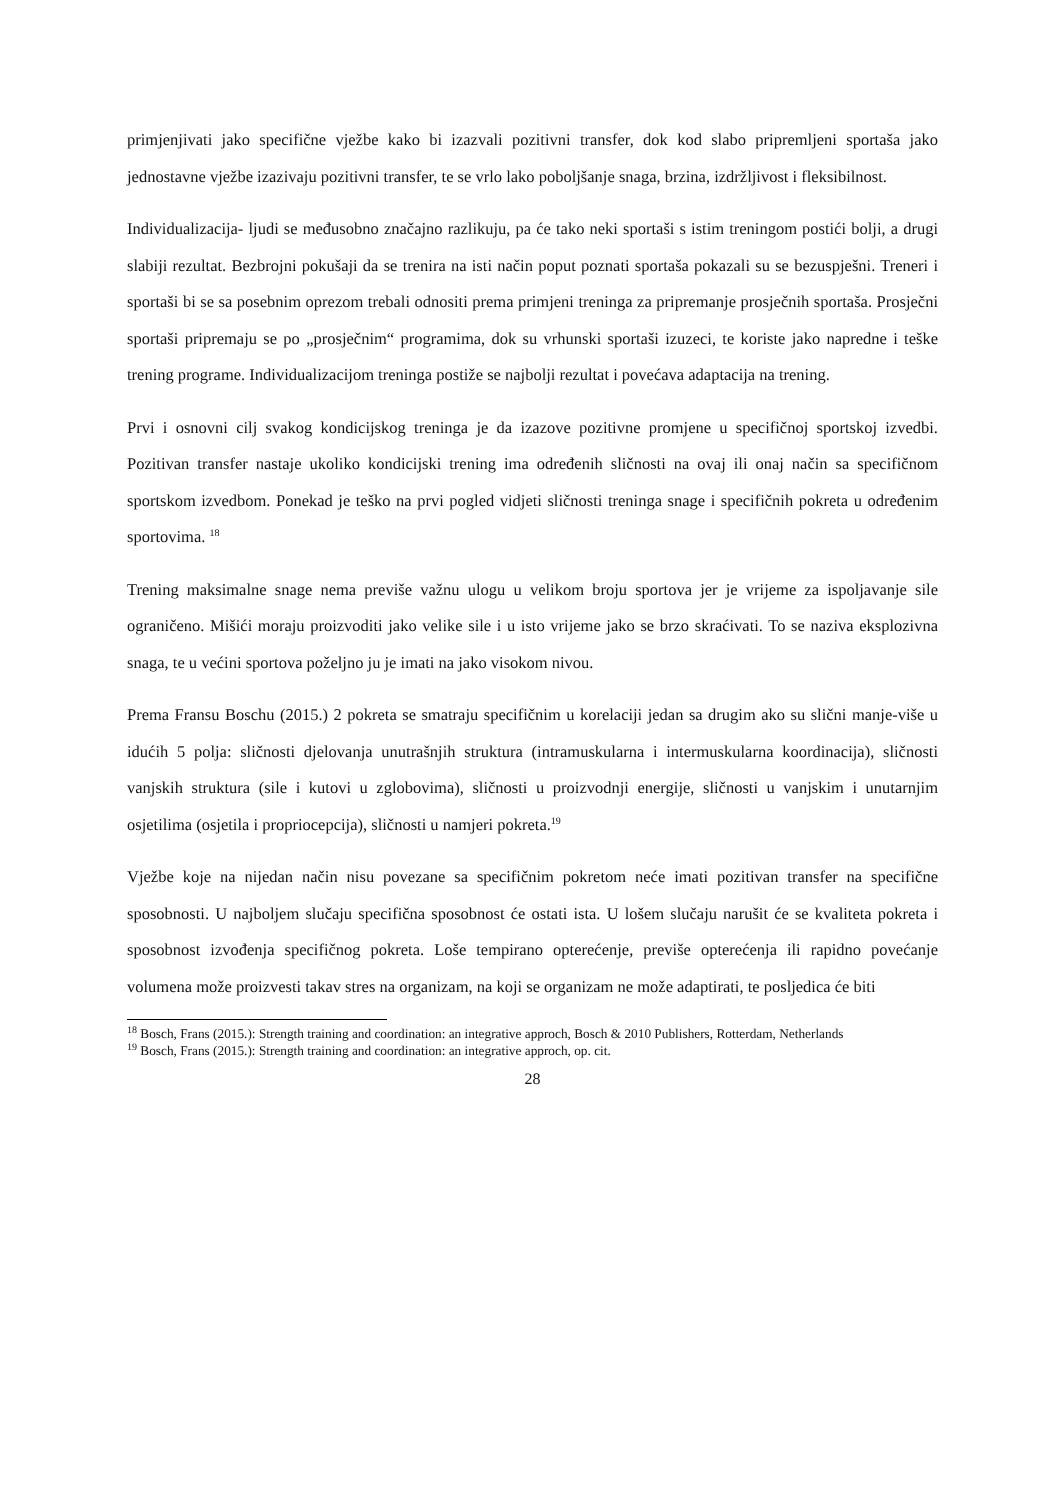primjenjivati jako specifične vježbe kako bi izazvali pozitivni transfer, dok kod slabo pripremljeni sportaša jako jednostavne vježbe izazivaju pozitivni transfer, te se vrlo lako poboljšanje snaga, brzina, izdržljivost i fleksibilnost.
Individualizacija- ljudi se međusobno značajno razlikuju, pa će tako neki sportaši s istim treningom postići bolji, a drugi slabiji rezultat. Bezbrojni pokušaji da se trenira na isti način poput poznati sportaša pokazali su se bezuspješni. Treneri i sportaši bi se sa posebnim oprezom trebali odnositi prema primjeni treninga za pripremanje prosječnih sportaša. Prosječni sportaši pripremaju se po „prosječnim“ programima, dok su vrhunski sportaši izuzeci, te koriste jako napredne i teške trening programe. Individualizacijom treninga postiže se najbolji rezultat i povećava adaptacija na trening.
Prvi i osnovni cilj svakog kondicijskog treninga je da izazove pozitivne promjene u specifičnoj sportskoj izvedbi. Pozitivan transfer nastaje ukoliko kondicijski trening ima određenih sličnosti na ovaj ili onaj način sa specifičnom sportskom izvedbom. Ponekad je teško na prvi pogled vidjeti sličnosti treninga snage i specifičnih pokreta u određenim sportovima. <sup>18</sup>
Trening maksimalne snage nema previše važnu ulogu u velikom broju sportova jer je vrijeme za ispoljavanje sile ograničeno. Mišići moraju proizvoditi jako velike sile i u isto vrijeme jako se brzo skraćivati. To se naziva eksplozivna snaga, te u većini sportova poželjno ju je imati na jako visokom nivou.
Prema Fransu Boschu (2015.) 2 pokreta se smatraju specifičnim u korelaciji jedan sa drugim ako su slični manje-više u idućih 5 polja: sličnosti djelovanja unutrašnjih struktura (intramuskularna i intermuskularna koordinacija), sličnosti vanjskih struktura (sile i kutovi u zglobovima), sličnosti u proizvodnji energije, sličnosti u vanjskim i unutarnjim osjetilima (osjetila i propriocepcija), sličnosti u namjeri pokreta.<sup>19</sup>
Vježbe koje na nijedan način nisu povezane sa specifičnim pokretom neće imati pozitivan transfer na specifične sposobnosti. U najboljem slučaju specifična sposobnost će ostati ista. U lošem slučaju narušit će se kvaliteta pokreta i sposobnost izvođenja specifičnog pokreta. Loše tempirano opterećenje, previše opterećenja ili rapidno povećanje volumena može proizvesti takav stres na organizam, na koji se organizam ne može adaptirati, te posljedica će biti
<sup>18</sup> Bosch, Frans (2015.): Strength training and coordination: an integrative approch, Bosch & 2010 Publishers, Rotterdam, Netherlands
<sup>19</sup> Bosch, Frans (2015.): Strength training and coordination: an integrative approch, op. cit.
28